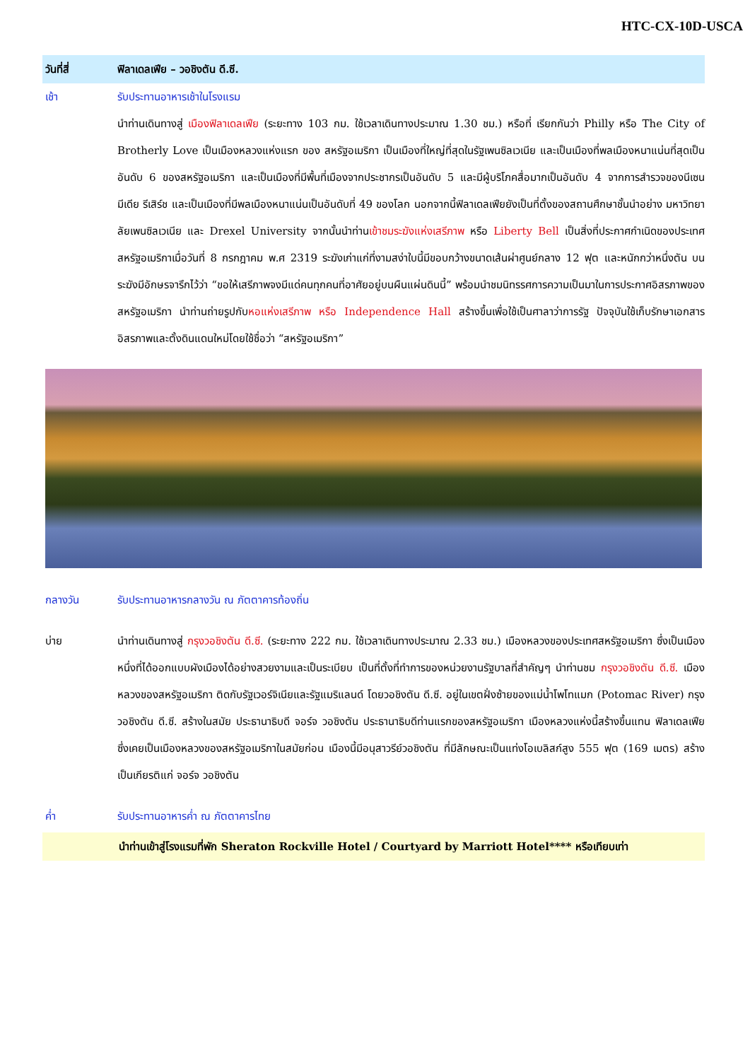HTC-CX-10D-USCA
วันที่สี่ ฟิลาเดลเฟีย – วอชิงตัน ดี.ซี.
เช้า รับประทานอาหารเช้าในโรงแรม
นำท่านเดินทางสู่ เมืองฟิลาเดลเฟีย (ระยะทาง 103 กม. ใช้เวลาเดินทางประมาณ 1.30 ชม.) หรือที่ เรียกกันว่า Philly หรือ The City of Brotherly Love เป็นเมืองหลวงแห่งแรก ของ สหรัฐอเมริกา เป็นเมืองที่ใหญ่ที่สุดในรัฐเพนซิลเวเนีย และเป็นเมืองที่พลเมืองหนาแน่นที่สุดเป็นอันดับ 6 ของสหรัฐอเมริกา และเป็นเมืองที่มีพื้นที่เมืองจากประชากรเป็นอันดับ 5 และมีผู้บริโภคสื่อมากเป็นอันดับ 4 จากการสำรวจของนีเซน มีเดีย รีเสิร์ช และเป็นเมืองที่มีพลเมืองหนาแน่นเป็นอันดับที่ 49 ของโลก นอกจากนี้ฟิลาเดลเฟียยังเป็นที่ตั้งของสถานศึกษาชั้นนำอย่าง มหาวิทยาลัยเพนซิลเวเนีย และ Drexel University จากนั้นนำท่านเข้าชมระฆังแห่งเสรีภาพ หรือ Liberty Bell เป็นสิ่งที่ประกาศกำเนิดของประเทศสหรัฐอเมริกาเมื่อวันที่ 8 กรกฎาคม พ.ศ 2319 ระฆังเก่าแก่ที่งามสง่าใบนี้มีขอบกว้างขนาดเส้นผ่าศูนย์กลาง 12 ฟุต และหนักกว่าหนึ่งตัน บนระฆังมีอักษรจารึกไว้ว่า “ขอให้เสรีภาพจงมีแด่คนทุกคนที่อาศัยอยู่บนผืนแผ่นดินนี้” พร้อมนำชมนิทรรศการความเป็นมาในการประกาศอิสรภาพของสหรัฐอเมริกา นำท่านถ่ายรูปกับหอแห่งเสรีภาพ หรือ Independence Hall สร้างขึ้นเพื่อใช้เป็นศาลาว่าการรัฐ ปัจจุบันใช้เก็บรักษาเอกสารอิสรภาพและตั้งดินแดนใหม่โดยใช้ชื่อว่า “สหรัฐอเมริกา”
กลางวัน รับประทานอาหารกลางวัน ณ ภัตตาคารท้องถิ่น
บ่าย นำท่านเดินทางสู่ กรุงวอชิงตัน ดี.ซี. (ระยะทาง 222 กม. ใช้เวลาเดินทางประมาณ 2.33 ชม.) เมืองหลวงของประเทศสหรัฐอเมริกา ซึ่งเป็นเมืองหนึ่งที่ได้ออกแบบผังเมืองได้อย่างสวยงามและเป็นระเบียบ เป็นที่ตั้งที่ทำการของหน่วยงานรัฐบาลที่สำคัญๆ นำท่านชม กรุงวอชิงตัน ดี.ซี. เมืองหลวงของสหรัฐอเมริกา ติดกับรัฐเวอร์จิเนียและรัฐแมริแลนด์ โดยวอชิงตัน ดี.ซี. อยู่ในเขตฝั่งซ้ายของแม่น้ำโพโทแมก (Potomac River) กรุงวอชิงตัน ดี.ซี. สร้างในสมัย ประธานาธิบดี จอร์จ วอชิงตัน ประธานาธิบดีท่านแรกของสหรัฐอเมริกา เมืองหลวงแห่งนี้สร้างขึ้นแทน ฟิลาเดลเฟีย ซึ่งเคยเป็นเมืองหลวงของสหรัฐอเมริกาในสมัยก่อน เมืองนี้มีอนุสาวรีย์วอชิงตัน ที่มีลักษณะเป็นแท่งโอเบลิสก์สูง 555 ฟุต (169 เมตร) สร้างเป็นเกียรติแก่ จอร์จ วอชิงตัน
ค่ำ รับประทานอาหารค่ำ ณ ภัตตาคารไทย
นำท่านเข้าสู่โรงแรมที่พัก Sheraton Rockville Hotel / Courtyard by Marriott Hotel**** หรือเทียบเท่า